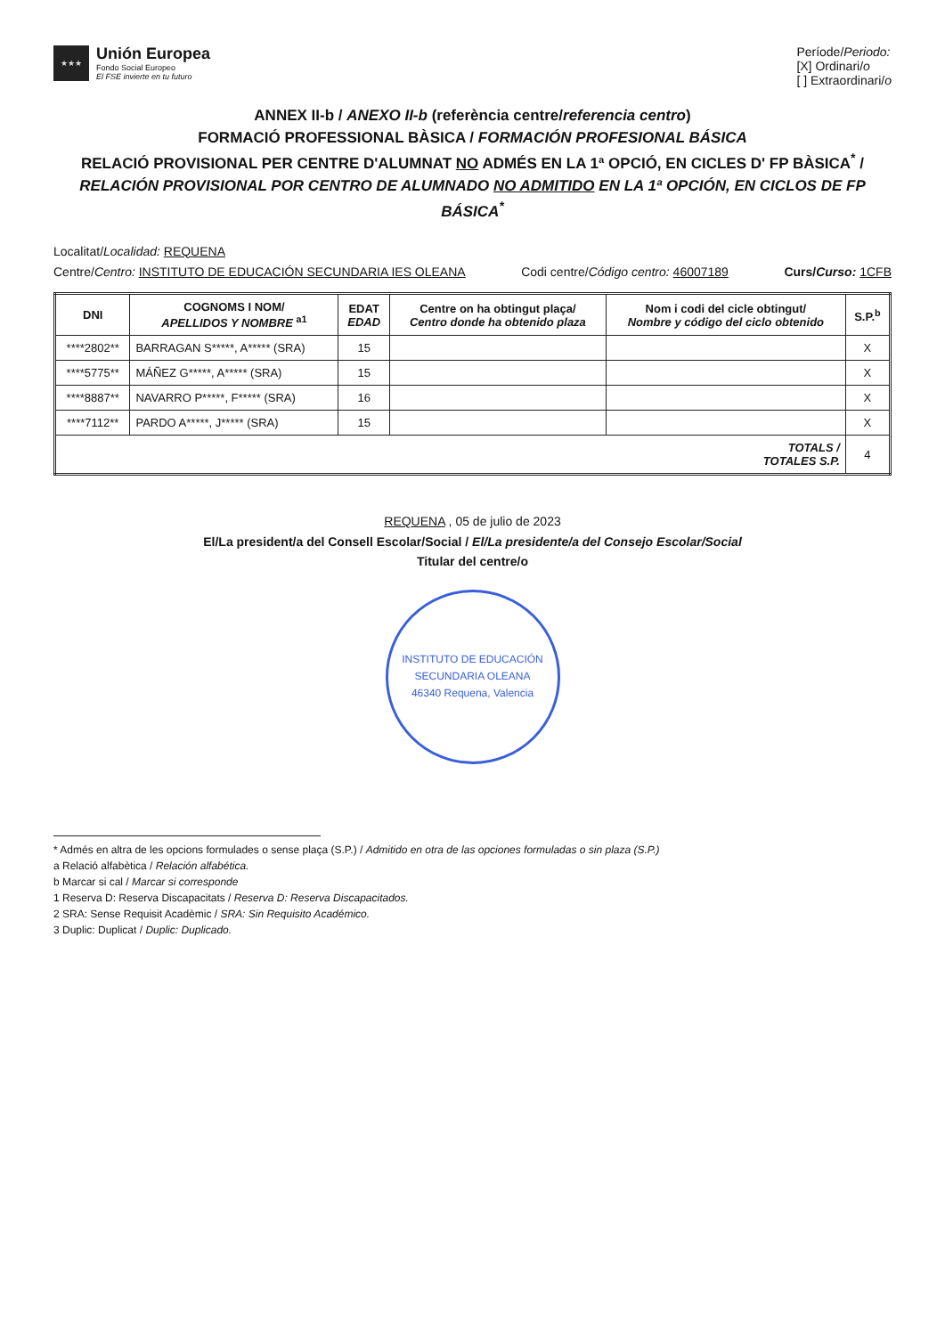★★★
Unión Europea
Fondo Social Europeo
El FSE invierte en tu futuro
Període/Periodo:
[X] Ordinari/o
[ ] Extraordinari/o
ANNEX II-b / ANEXO II-b (referència centre/referencia centro)
FORMACIÓ PROFESSIONAL BÀSICA / FORMACIÓN PROFESIONAL BÁSICA
RELACIÓ PROVISIONAL PER CENTRE D'ALUMNAT NO ADMÉS EN LA 1ª OPCIÓ, EN CICLES D' FP BÀSICA<sup>*</sup> /
RELACIÓN PROVISIONAL POR CENTRO DE ALUMNADO NO ADMITIDO EN LA 1ª OPCIÓN, EN CICLOS DE FP BÁSICA<sup>*</sup>
Localitat/Localidad: REQUENA
Centre/Centro: INSTITUTO DE EDUCACIÓN SECUNDARIA IES OLEANA Codi centre/Código centro: 46007189 Curs/Curso: 1CFB
| DNI | COGNOMS I NOM/ APELLIDOS Y NOMBRE <sup>a1</sup> | EDAT EDAD | Centre on ha obtingut plaça/ Centro donde ha obtenido plaza | Nom i codi del cicle obtingut/ Nombre y código del ciclo obtenido | S.P.<sup>b</sup> |
| --- | --- | --- | --- | --- | --- |
| ****2802** | BARRAGAN S*****, A***** (SRA) | 15 | | | X |
| ****5775** | MÁÑEZ G*****, A***** (SRA) | 15 | | | X |
| ****8887** | NAVARRO P*****, F***** (SRA) | 16 | | | X |
| ****7112** | PARDO A*****, J***** (SRA) | 15 | | | X |
| TOTALS / TOTALES S.P. | | | | | 4 |
REQUENA , 05 de julio de 2023
El/La president/a del Consell Escolar/Social / El/La presidente/a del Consejo Escolar/Social
Titular del centre/o
INSTITUTO DE EDUCACIÓN SECUNDARIA OLEANA
46340 Requena, Valencia
* Admés en altra de les opcions formulades o sense plaça (S.P.) / Admitido en otra de las opciones formuladas o sin plaza (S.P.)
a Relació alfabètica / Relación alfabética.
b Marcar si cal / Marcar si corresponde
1 Reserva D: Reserva Discapacitats / Reserva D: Reserva Discapacitados.
2 SRA: Sense Requisit Acadèmic / SRA: Sin Requisito Académico.
3 Duplic: Duplicat / Duplic: Duplicado.